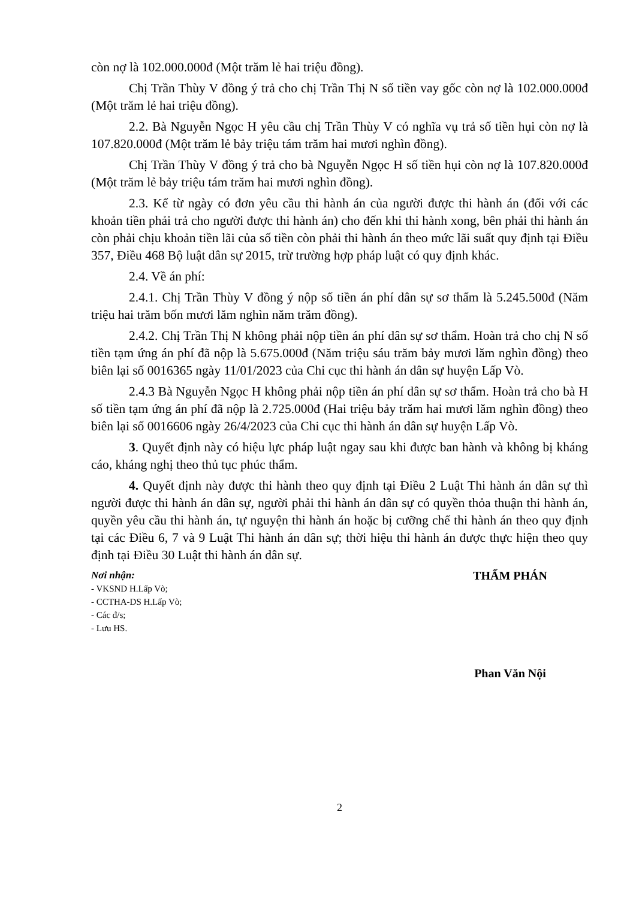còn nợ là 102.000.000đ (Một trăm lẻ hai triệu đồng).
Chị Trần Thùy V đồng ý trả cho chị Trần Thị N số tiền vay gốc còn nợ là 102.000.000đ (Một trăm lẻ hai triệu đồng).
2.2. Bà Nguyễn Ngọc H yêu cầu chị Trần Thùy V có nghĩa vụ trả số tiền hụi còn nợ là 107.820.000đ (Một trăm lẻ bảy triệu tám trăm hai mươi nghìn đồng).
Chị Trần Thùy V đồng ý trả cho bà Nguyễn Ngọc H số tiền hụi còn nợ là 107.820.000đ (Một trăm lẻ bảy triệu tám trăm hai mươi nghìn đồng).
2.3. Kể từ ngày có đơn yêu cầu thi hành án của người được thi hành án (đối với các khoản tiền phải trả cho người được thi hành án) cho đến khi thi hành xong, bên phải thi hành án còn phải chịu khoản tiền lãi của số tiền còn phải thi hành án theo mức lãi suất quy định tại Điều 357, Điều 468 Bộ luật dân sự 2015, trừ trường hợp pháp luật có quy định khác.
2.4. Về án phí:
2.4.1. Chị Trần Thùy V đồng ý nộp số tiền án phí dân sự sơ thẩm là 5.245.500đ (Năm triệu hai trăm bốn mươi lăm nghìn năm trăm đồng).
2.4.2. Chị Trần Thị N không phải nộp tiền án phí dân sự sơ thẩm. Hoàn trả cho chị N số tiền tạm ứng án phí đã nộp là 5.675.000đ (Năm triệu sáu trăm bảy mươi lăm nghìn đồng) theo biên lại số 0016365 ngày 11/01/2023 của Chi cục thi hành án dân sự huyện Lấp Vò.
2.4.3 Bà Nguyễn Ngọc H không phải nộp tiền án phí dân sự sơ thẩm. Hoàn trả cho bà H số tiền tạm ứng án phí đã nộp là 2.725.000đ (Hai triệu bảy trăm hai mươi lăm nghìn đồng) theo biên lại số 0016606 ngày 26/4/2023 của Chi cục thi hành án dân sự huyện Lấp Vò.
3. Quyết định này có hiệu lực pháp luật ngay sau khi được ban hành và không bị kháng cáo, kháng nghị theo thủ tục phúc thẩm.
4. Quyết định này được thi hành theo quy định tại Điều 2 Luật Thi hành án dân sự thì người được thi hành án dân sự, người phải thi hành án dân sự có quyền thỏa thuận thi hành án, quyền yêu cầu thi hành án, tự nguyện thi hành án hoặc bị cưỡng chế thi hành án theo quy định tại các Điều 6, 7 và 9 Luật Thi hành án dân sự; thời hiệu thi hành án được thực hiện theo quy định tại Điều 30 Luật thi hành án dân sự.
Nơi nhận:
- VKSND H.Lấp Vò;
- CCTHA-DS H.Lấp Vò;
- Các đ/s;
- Lưu HS.
THẨM PHÁN
Phan Văn Nội
2